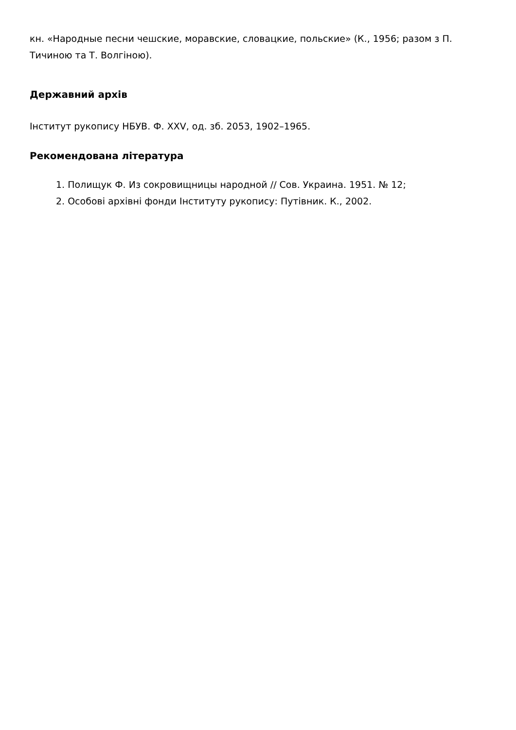кн. «Народные песни чешские, моравские, словацкие, польские» (К., 1956; разом з П. Тичиною та Т. Волгіною).
Державний архів
Інститут рукопису НБУВ. Ф. XXV, од. зб. 2053, 1902–1965.
Рекомендована література
1. Полищук Ф. Из сокровищницы народной // Сов. Украина. 1951. № 12;
2. Особові архівні фонди Інституту рукопису: Путівник. К., 2002.